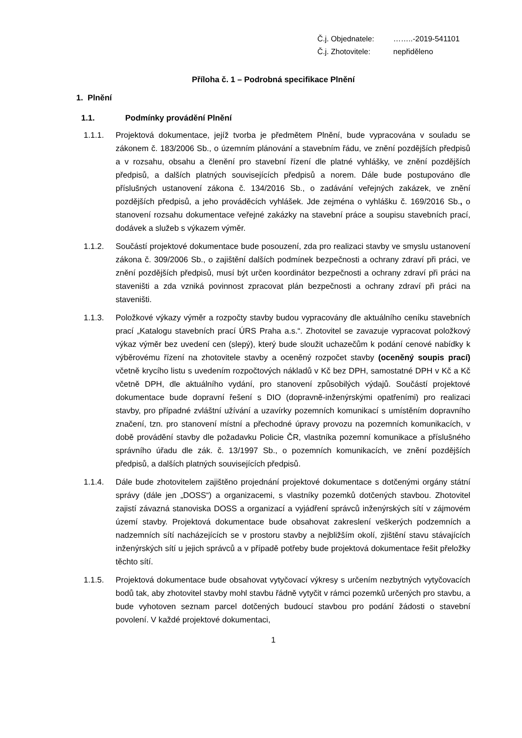Č.j. Objednatele: ……..-2019-541101
Č.j. Zhotovitele: nepřiděleno
Příloha č. 1 – Podrobná specifikace Plnění
1. Plnění
1.1. Podmínky provádění Plnění
1.1.1. Projektová dokumentace, jejíž tvorba je předmětem Plnění, bude vypracována v souladu se zákonem č. 183/2006 Sb., o územním plánování a stavebním řádu, ve znění pozdějších předpisů a v rozsahu, obsahu a členění pro stavební řízení dle platné vyhlášky, ve znění pozdějších předpisů, a dalších platných souvisejících předpisů a norem. Dále bude postupováno dle příslušných ustanovení zákona č. 134/2016 Sb., o zadávání veřejných zakázek, ve znění pozdějších předpisů, a jeho prováděcích vyhlášek. Jde zejména o vyhlášku č. 169/2016 Sb., o stanovení rozsahu dokumentace veřejné zakázky na stavební práce a soupisu stavebních prací, dodávek a služeb s výkazem výměr.
1.1.2. Součástí projektové dokumentace bude posouzení, zda pro realizaci stavby ve smyslu ustanovení zákona č. 309/2006 Sb., o zajištění dalších podmínek bezpečnosti a ochrany zdraví při práci, ve znění pozdějších předpisů, musí být určen koordinátor bezpečnosti a ochrany zdraví při práci na staveništi a zda vzniká povinnost zpracovat plán bezpečnosti a ochrany zdraví při práci na staveništi.
1.1.3. Položkové výkazy výměr a rozpočty stavby budou vypracovány dle aktuálního ceníku stavebních prací „Katalogu stavebních prací ÚRS Praha a.s.“. Zhotovitel se zavazuje vypracovat položkový výkaz výměr bez uvedení cen (slepý), který bude sloužit uchazečům k podání cenové nabídky k výběrovému řízení na zhotovitele stavby a oceněný rozpočet stavby (oceněný soupis prací) včetně krycího listu s uvedením rozpočtových nákladů v Kč bez DPH, samostatné DPH v Kč a Kč včetně DPH, dle aktuálního vydání, pro stanovení způsobilých výdajů. Součástí projektové dokumentace bude dopravní řešení s DIO (dopravně-inženýrskými opatřeními) pro realizaci stavby, pro případné zvláštní užívání a uzavírky pozemních komunikací s umístěním dopravního značení, tzn. pro stanovení místní a přechodné úpravy provozu na pozemních komunikacích, v době provádění stavby dle požadavku Policie ČR, vlastníka pozemní komunikace a příslušného správního úřadu dle zák. č. 13/1997 Sb., o pozemních komunikacích, ve znění pozdějších předpisů, a dalších platných souvisejících předpisů.
1.1.4. Dále bude zhotovitelem zajištěno projednání projektové dokumentace s dotčenými orgány státní správy (dále jen „DOSS“) a organizacemi, s vlastníky pozemků dotčených stavbou. Zhotovitel zajistí závazná stanoviska DOSS a organizací a vyjádření správců inženýrských sítí v zájmovém území stavby. Projektová dokumentace bude obsahovat zakreslení veškerých podzemních a nadzemních sítí nacházejících se v prostoru stavby a nejbližším okolí, zjištění stavu stávajících inženýrských sítí u jejich správců a v případě potřeby bude projektová dokumentace řešit přeložky těchto sítí.
1.1.5. Projektová dokumentace bude obsahovat vytyčovací výkresy s určením nezbytných vytyčovacích bodů tak, aby zhotovitel stavby mohl stavbu řádně vytyčit v rámci pozemků určených pro stavbu, a bude vyhotoven seznam parcel dotčených budoucí stavbou pro podání žádosti o stavební povolení. V každé projektové dokumentaci,
1